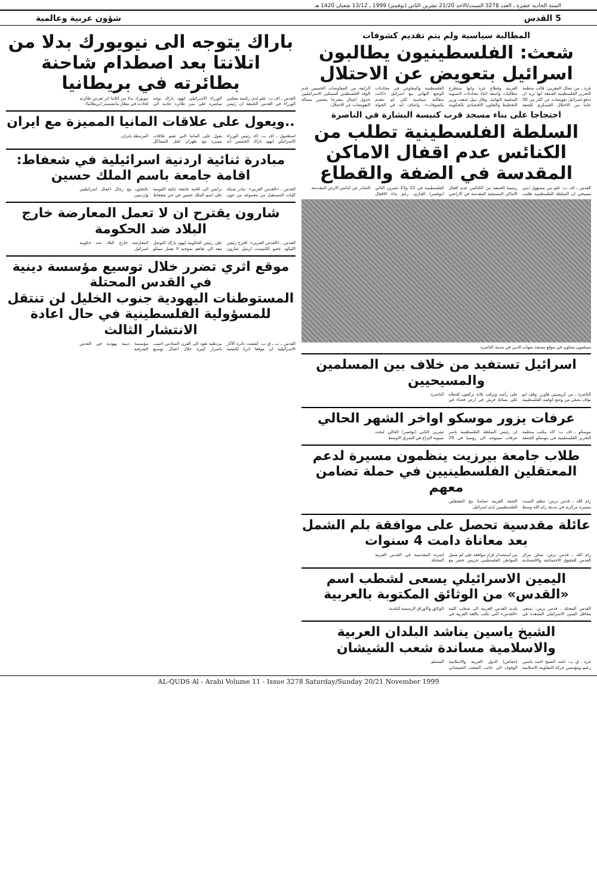السنة الحادية عشرة ـ العدد 3278 السبت/الاحد 21/20 تشرين الثاني (نوفمبر) 1999 ـ 13/12 شعبان 1420 هـ
5 القدس شؤون عربية وعالمية
المطالبة سياسية ولم يتم تقديم كشوفات
شعث: الفلسطينيون يطالبون اسرائيل بتعويض عن الاحتلال
غزة ـ من نضال المغربي: قالت منظمة التحرير الفلسطينية الجمعة انها تريد ان تدفع اسرائيل تعويضات عن اكثر من 30 عاما من الاحتلال العسكري للضفة الغربية وقطاع غزة وانها ستطرح مطالبات واسعة اثناء محادثات التسوية السلمية النهائية. وقال نبيل شعث وزير التخطيط والتعاون الاقتصادي بالحكومة الفلسطينية والمفاوض في محادثات الوضع النهائي مع اسرائيل «كانت مطالبة سياسية لكن لم نتقدم بكشوفات». واضاف انه في الجولة الرابعة من المفاوضات الخميس قدم الوفد الفلسطيني للممثلين الاسرائيليين جدول اعمال مقترحا يتضمن مسالة التعويضات عن الاحتلال.
احتجاجا على بناء مسجد قرب كنيسة البشارة في الناصرة
السلطة الفلسطينية تطلب من الكنائس عدم اقفال الاماكن المقدسة في الضفة والقطاع
القدس ـ اف ب: علم من مسؤول ديني مسيحي ان السلطة الفلسطينية طلبت رسميا الجمعة من الكنائس عدم اقفال الاماكن المسيحية المقدسة في الاراضي الفلسطينية في 22 و23 تشرين الثاني (نوفمبر) الجاري، رغم نداء الاقفال الصادر عن كنائس الارض المقدسة.
مسلمون يصلون في موقع مسجد شهاب الدين في مدينة الناصرة
اسرائيل تستفيد من خلاف بين المسلمين والمسيحيين
الناصرة ـ من كريستين هاوزر: وقف ابو نواف يصلي من وضع كوفيته الفلسطينية على رأسه ويرقب ثلاثة بركعون للصلاة على بساط فرش في ارض فضاء في الناصرة.
عرفات يزور موسكو اواخر الشهر الحالي
موسكو ـ اف ب: اكد مكتب منظمة التحرير الفلسطينية في موسكو الجمعة ان رئيس السلطة الفلسطينية ياسر عرفات سيتوجه الى روسيا في 29 تشرين الثاني (نوفمبر) الحالي لبحث تسوية النزاع في الشرق الاوسط.
طلاب جامعة بيرزيت ينظمون مسيرة لدعم المعتقلين الفلسطينيين في حملة تضامن معهم
رام الله ـ قدس برس: تنظم السبت مسيرة مركزية في مدينة رام الله وسط الضفة الغربية تضامنا مع المعتقلين الفلسطينيين لدى اسرائيل.
عائلة مقدسية تحصل على موافقة بلم الشمل بعد معاناة دامت 4 سنوات
رام الله ـ قدس برس: تمكن مركز القدس للحقوق الاجتماعية والاقتصادية من استصدار قرار موافقة على لم شمل المواطن الفلسطيني جريس خضر مع اسرته المقدسية في القدس العربية المحتلة.
اليمين الاسرائيلي يسعى لشطب اسم «القدس» من الوثائق المكتوبة بالعربية
القدس المحتلة ـ قدس برس: تسعى محافل اليمين الاسرائيلي المتنفذة في بلدية القدس الغربية الى شطب كلمة «القدس» التي تكتب باللغة العربية في الوثائق والاوراق الرسمية للبلدية.
الشيخ ياسين يناشد البلدان العربية والاسلامية مساندة شعب الشيشان
غزة ـ ق ب: ناشد الشيخ احمد ياسين زعيم ومؤسس حركة المقاومة الاسلامية (حماس) الدول العربية والاسلامية الوقوف الى جانب الشعب الشيشاني المسلم.
باراك يتوجه الى نيويورك بدلا من اتلانتا بعد اصطدام شاحنة بطائرته في بريطانيا
القدس ـ اف ب: علم لدى رئاسة مجلس الوزراء في القدس الجمعة ان رئيس الوزراء الاسرائيلي ايهود باراك توجه مباشرة على متن طائرة عادية الى نيويورك بدلا من اتلانتا اثر تعرض طائرته لحادث في مطار مانشستر (بريطانيا).
..ويعول على علاقات المانيا المميزة مع ايران
اسطنبول ـ اف ب: اكد رئيس الوزراء الاسرائيلي ايهود باراك الخميس انه يعول على المانيا التي تقيم علاقات مميزة مع طهران لحل المشاكل المرتبطة بايران.
مبادرة ثنائية اردنية اسرائيلية في شعفاط: اقامة جامعة باسم الملك حسين
القدس ـ «القدس العربي»: تبادر شبكة كليات المستقبل من مجموعة من جون برايس الى اقامة جامعة ثنائية القومية على اسم الملك حسين في حي شعفاط بالتعاون مع رجال اعمال اسرائيليين واردنيين.
شارون يقترح ان لا تعمل المعارضة خارج البلاد ضد الحكومة
القدس ـ «القدس العربي»: اقترح رئيس الليكود عضو الكنيست اريئيل شارون على رئيس الحكومة ايهود باراك التوصل معه الى تفاهم بموجبه لا يعمل ممثلو المعارضة خارج البلاد ضد حكومة اسرائيل.
موقع اثري تضرر خلال توسيع مؤسسة دينية في القدس المحتلة
المستوطنات اليهودية جنوب الخليل لن تنتقل للمسؤولية الفلسطينية في حال اعادة الانتشار الثالث
القدس ـ ب ـ ق ب: كشفت دائرة الآثار الاسرائيلية ان موقعا اثريا لكنيسة بيزنطية تعود الى القرن السادس اصيب باضرار كبيرة خلال اعمال توسيع مؤسسة دينية يهودية في القدس الشرقية.
AL-QUDS Al - Arabi Volume 11 - Issue 3278 Saturday/Sunday 20/21 November 1999